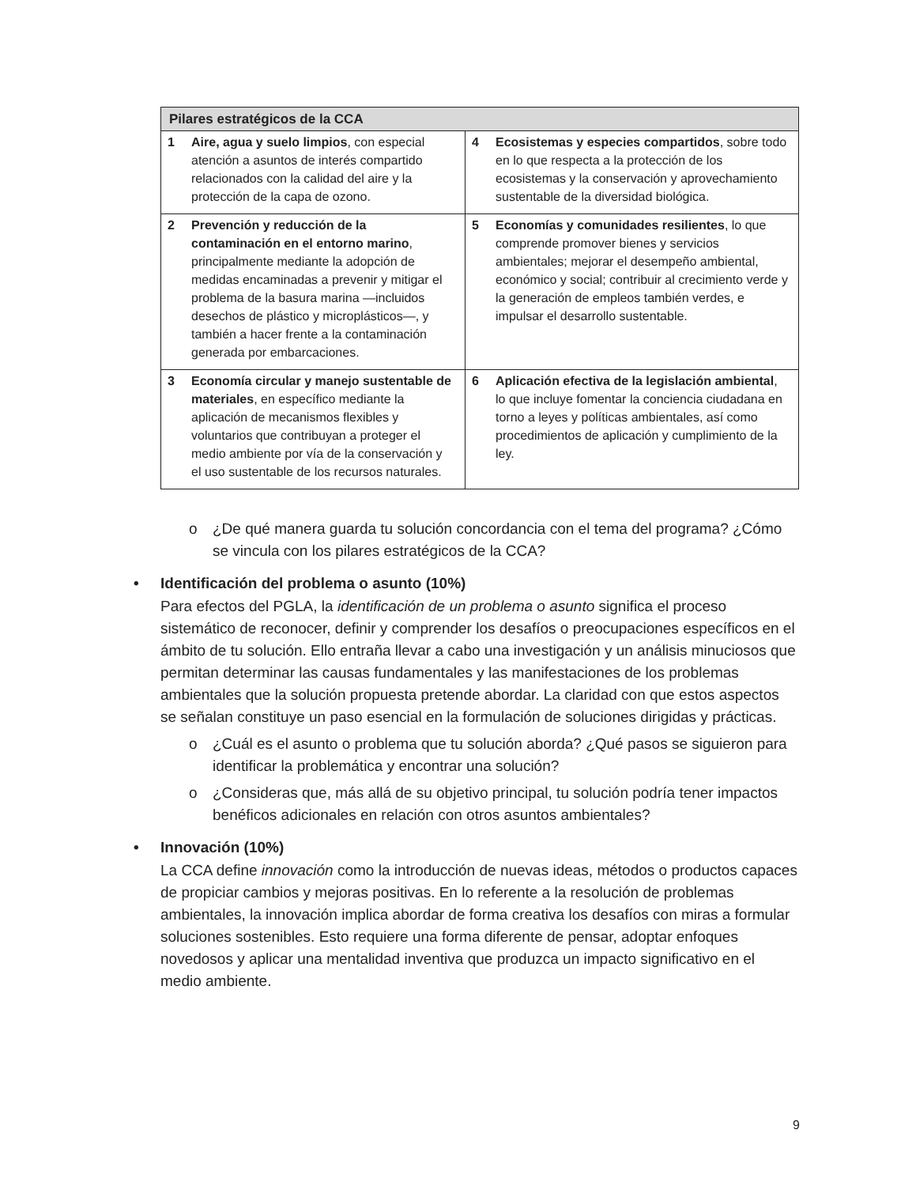| Pilares estratégicos de la CCA | |
| --- | --- |
| 1 Aire, agua y suelo limpios , con especial atención a asuntos de interés compartido relacionados con la calidad del aire y la protección de la capa de ozono. | 4 Ecosistemas y especies compartidos , sobre todo en lo que respecta a la protección de los ecosistemas y la conservación y aprovechamiento sustentable de la diversidad biológica. |
| 2 Prevención y reducción de la contaminación en el entorno marino , principalmente mediante la adopción de medidas encaminadas a prevenir y mitigar el problema de la basura marina —incluidos desechos de plástico y microplásticos—, y también a hacer frente a la contaminación generada por embarcaciones. | 5 Economías y comunidades resilientes , lo que comprende promover bienes y servicios ambientales; mejorar el desempeño ambiental, económico y social; contribuir al crecimiento verde y la generación de empleos también verdes, e impulsar el desarrollo sustentable. |
| 3 Economía circular y manejo sustentable de materiales , en específico mediante la aplicación de mecanismos flexibles y voluntarios que contribuyan a proteger el medio ambiente por vía de la conservación y el uso sustentable de los recursos naturales. | 6 Aplicación efectiva de la legislación ambiental , lo que incluye fomentar la conciencia ciudadana en torno a leyes y políticas ambientales, así como procedimientos de aplicación y cumplimiento de la ley. |
o ¿De qué manera guarda tu solución concordancia con el tema del programa? ¿Cómo se vincula con los pilares estratégicos de la CCA?
• Identificación del problema o asunto (10%)
Para efectos del PGLA, la identificación de un problema o asunto significa el proceso sistemático de reconocer, definir y comprender los desafíos o preocupaciones específicos en el ámbito de tu solución. Ello entraña llevar a cabo una investigación y un análisis minuciosos que permitan determinar las causas fundamentales y las manifestaciones de los problemas ambientales que la solución propuesta pretende abordar. La claridad con que estos aspectos se señalan constituye un paso esencial en la formulación de soluciones dirigidas y prácticas.
o ¿Cuál es el asunto o problema que tu solución aborda? ¿Qué pasos se siguieron para identificar la problemática y encontrar una solución?
o ¿Consideras que, más allá de su objetivo principal, tu solución podría tener impactos benéficos adicionales en relación con otros asuntos ambientales?
• Innovación (10%)
La CCA define innovación como la introducción de nuevas ideas, métodos o productos capaces de propiciar cambios y mejoras positivas. En lo referente a la resolución de problemas ambientales, la innovación implica abordar de forma creativa los desafíos con miras a formular soluciones sostenibles. Esto requiere una forma diferente de pensar, adoptar enfoques novedosos y aplicar una mentalidad inventiva que produzca un impacto significativo en el medio ambiente.
9